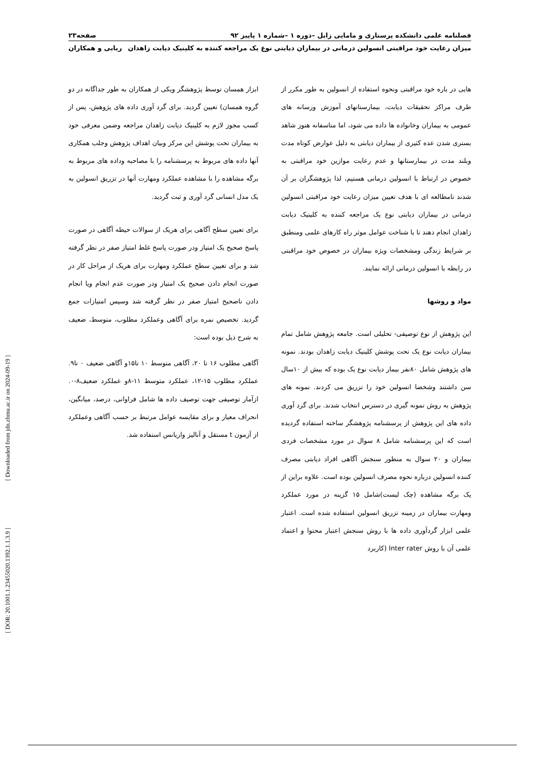[ Downloaded from jdn.zbmu.ac.ir on 2024-09-19 ]
[ DOR: 20.1001.1.23455020.1392.1.1.3.9 ]
فصلنامه علمی دانشکده پرستاری و مامایی زابل –دوره ۱ –شماره ۱ پاییز ۹۲ صفحه۲۳
میزان رعایت خود مراقبتی انسولین درمانی در بیماران دیابتی نوع یک مراجعه کننده به کلینیک دیابت زاهدان ربابی و همکاران
هایی در باره خود مراقبتی ونحوه استفاده از انسولین به طور مکرر از طرف مراکز تحقیقات دیابت، بیمارستانهای آموزش ورسانه های عمومی به بیماران وخانواده ها داده می شود، اما متاسفانه هنوز شاهد بستری شدن عده کثیری از بیماران دیابتی به دلیل عوارض کوتاه مدت وبلند مدت در بیمارستانها و عدم رعایت موازین خود مراقبتی به خصوص در ارتباط با انسولین درمانی هستیم، لذا پژوهشگران بر آن شدند تامطالعه ای با هدف تعیین میزان رعایت خود مراقبتی انسولین درمانی در بیماران دیابتی نوع یک مراجعه کننده به کلینیک دیابت زاهدان انجام دهند تا با شناخت عوامل موثر راه کارهای علمی ومنطبق بر شرایط زندگی ومشخصات ویژه بیماران در خصوص خود مراقبتی در رابطه با انسولین درمانی ارائه نمایند.
مواد و روشها
این پژوهش از نوع توصیفی- تحلیلی است. جامعه پژوهش شامل تمام بیماران دیابت نوع یک تحت پوشش کلینیک دیابت زاهدان بودند. نمونه های پژوهش شامل ۸۰نفر بیمار دیابت نوع یک بوده که بیش از ۱۰سال سن داشتند وشخصا انسولین خود را تزریق می کردند. نمونه های پژوهش به روش نمونه گیری در دسترس انتخاب شدند. برای گرد آوری داده های این پژوهش از پرسشنامه پژوهشگر ساخته استفاده گردیده است که این پرسشنامه شامل ۸ سوال در مورد مشخصات فردی بیماران و ۲۰ سوال به منظور سنجش آگاهی افراد دیابتی مصرف کننده انسولین درباره نحوه مصرف انسولین بوده است. علاوه براین از یک برگه مشاهده (چک لیست)شامل ۱۵ گزینه در مورد عملکرد ومهارت بیماران در زمینه تزریق انسولین استفاده شده است. اعتبار علمی ابزار گردآوری داده ها با روش سنجش اعتبار محتوا و اعتماد علمی آن با روش Inter rater (کاربرد
ابزار همسان توسط پژوهشگر ویکی از همکاران به طور جداگانه در دو گروه همسان) تعیین گردید. برای گرد آوری داده های پژوهش، پس از کسب مجوز لازم به کلینیک دیابت زاهدان مراجعه وضمن معرفی خود به بیماران تحت پوشش این مرکز وبیان اهداف پژوهش وجلب همکاری آنها داده های مربوط به پرسشنامه را با مصاحبه وداده های مربوط به برگه مشاهده را با مشاهده عملکرد ومهارت آنها در تزریق انسولین به یک مدل انسانی گرد آوری و ثبت گردید.
برای تعیین سطح آگاهی برای هریک از سوالات حیطه آگاهی در صورت پاسخ صحیح یک امتیاز ودر صورت پاسخ غلط امتیاز صفر در نظر گرفته شد و برای تعیین سطح عملکرد ومهارت برای هریک از مراحل کار در صورت انجام دادن صحیح یک امتیاز ودر صورت عدم انجام ویا انجام دادن ناصحیح امتیاز صفر در نظر گرفته شد وسپس امتیازات جمع گردید. تخصیص نمره برای آگاهی وعملکرد مطلوب، متوسط، ضعیف به شرح ذیل بوده است:
آگاهی مطلوب ۱۶ تا ۲۰، آگاهی متوسط ۱۰ تا۱۵و آگاهی ضعیف ۰ تا۹. عملکرد مطلوب ۱۵-۱۲، عملکرد متوسط ۱۱-۸و عملکرد ضعیف۸-۰. ازآمار توصیفی جهت توصیف داده ها شامل فراوانی، درصد، میانگین، انحراف معیار و برای مقایسه عوامل مرتبط بر حسب آگاهی وعملکرد از آزمون t مستقل و آنالیز واریانس استفاده شد.